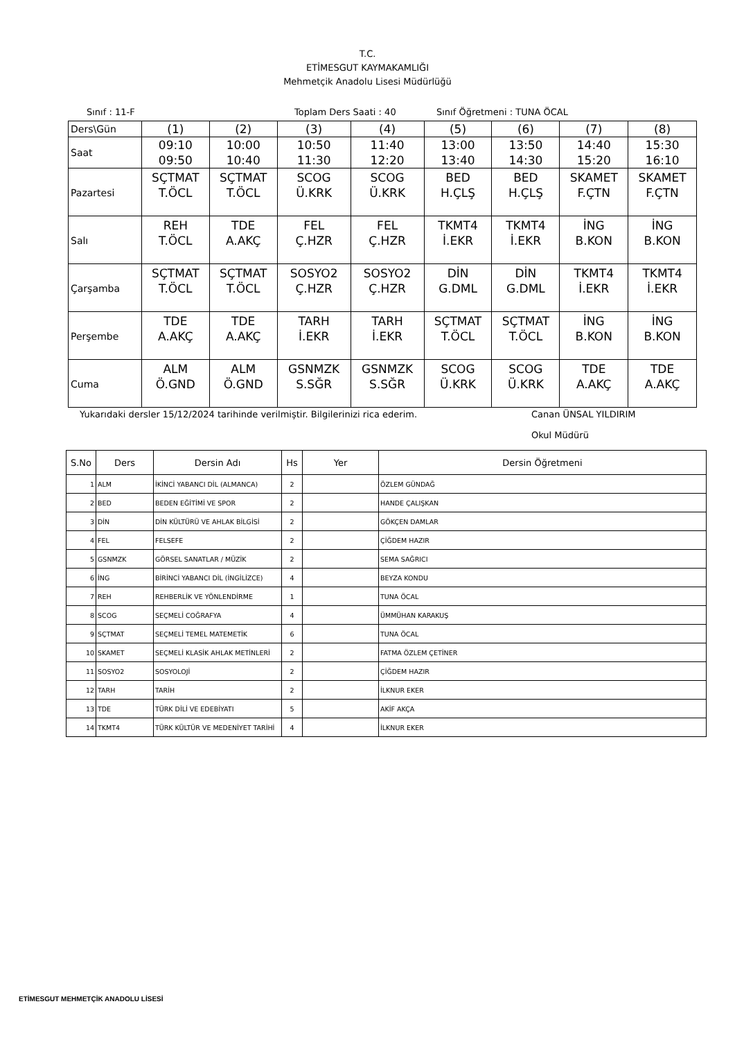T.C.
ETİMESGUT KAYMAKAMLIĞI
Mehmetçik Anadolu Lisesi Müdürlüğü
Sınıf : 11-F Toplam Ders Saati : 40 Sınıf Öğretmeni : TUNA ÖCAL
| Ders\Gün | (1) | (2) | (3) | (4) | (5) | (6) | (7) | (8) |
| Saat | 09:10 09:50 | 10:00 10:40 | 10:50 11:30 | 11:40 12:20 | 13:00 13:40 | 13:50 14:30 | 14:40 15:20 | 15:30 16:10 |
| Pazartesi | SÇTMAT T.ÖCL | SÇTMAT T.ÖCL | SCOG Ü.KRK | SCOG Ü.KRK | BED H.ÇLŞ | BED H.ÇLŞ | SKAMET F.ÇTN | SKAMET F.ÇTN |
| Salı | REH T.ÖCL | TDE A.AKÇ | FEL Ç.HZR | FEL Ç.HZR | TKMT4 İ.EKR | TKMT4 İ.EKR | İNG B.KON | İNG B.KON |
| Çarşamba | SÇTMAT T.ÖCL | SÇTMAT T.ÖCL | SOSYO2 Ç.HZR | SOSYO2 Ç.HZR | DİN G.DML | DİN G.DML | TKMT4 İ.EKR | TKMT4 İ.EKR |
| Perşembe | TDE A.AKÇ | TDE A.AKÇ | TARH İ.EKR | TARH İ.EKR | SÇTMAT T.ÖCL | SÇTMAT T.ÖCL | İNG B.KON | İNG B.KON |
| Cuma | ALM Ö.GND | ALM Ö.GND | GSNMZK S.SĞR | GSNMZK S.SĞR | SCOG Ü.KRK | SCOG Ü.KRK | TDE A.AKÇ | TDE A.AKÇ |
Yukarıdaki dersler 15/12/2024 tarihinde verilmiştir. Bilgilerinizi rica ederim. Canan ÜNSAL YILDIRIM
Okul Müdürü
| S.No | Ders | Dersin Adı | Hs | Yer | Dersin Öğretmeni |
| --- | --- | --- | --- | --- | --- |
| 1 | ALM | İKİNCİ YABANCI DİL (ALMANCA) | 2 | | ÖZLEM GÜNDAĞ |
| 2 | BED | BEDEN EĞİTİMİ VE SPOR | 2 | | HANDE ÇALIŞKAN |
| 3 | DİN | DİN KÜLTÜRÜ VE AHLAK BİLGİSİ | 2 | | GÖKÇEN DAMLAR |
| 4 | FEL | FELSEFE | 2 | | ÇİĞDEM HAZIR |
| 5 | GSNMZK | GÖRSEL SANATLAR / MÜZİK | 2 | | SEMA SAĞRICI |
| 6 | İNG | BİRİNCİ YABANCI DİL (İNGİLİZCE) | 4 | | BEYZA KONDU |
| 7 | REH | REHBERLİK VE YÖNLENDİRME | 1 | | TUNA ÖCAL |
| 8 | SCOG | SEÇMELİ COĞRAFYA | 4 | | ÜMMÜHAN KARAKUŞ |
| 9 | SÇTMAT | SEÇMELİ TEMEL MATEMETİK | 6 | | TUNA ÖCAL |
| 10 | SKAMET | SEÇMELİ KLASİK AHLAK METİNLERİ | 2 | | FATMA ÖZLEM ÇETİNER |
| 11 | SOSYO2 | SOSYOLOJİ | 2 | | ÇİĞDEM HAZIR |
| 12 | TARH | TARİH | 2 | | İLKNUR EKER |
| 13 | TDE | TÜRK DİLİ VE EDEBİYATI | 5 | | AKİF AKÇA |
| 14 | TKMT4 | TÜRK KÜLTÜR VE MEDENİYET TARİHİ | 4 | | İLKNUR EKER |
ETİMESGUT MEHMETÇİK ANADOLU LİSESİ